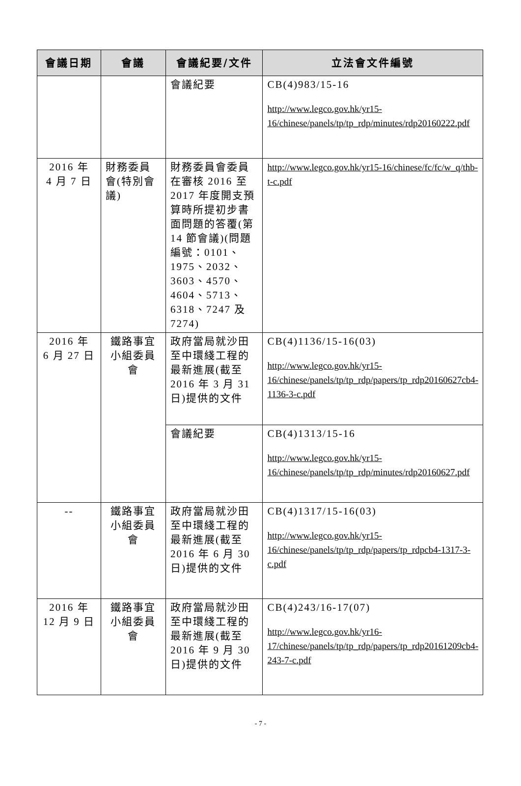| 會議日期 | 會議 | 會議紀要/文件 | 立法會文件編號 |
| --- | --- | --- | --- |
| | | 會議紀要 | CB(4)983/15-16 http://www.legco.gov.hk/yr15-16/chinese/panels/tp/tp_rdp/minutes/rdp20160222.pdf |
| 2016 年 4 月 7 日 | 財務委員會(特別會議) | 財務委員會委員在審核 2016 至 2017 年度開支預算時所提初步書面問題的答覆(第 14 節會議)(問題編號：0101、1975、2032、3603、4570、4604、5713、6318、7247 及 7274) | http://www.legco.gov.hk/yr15-16/chinese/fc/fc/w_q/thb-t-c.pdf |
| 2016 年 6 月 27 日 | 鐵路事宜 小組委員會 | 政府當局就沙田至中環綫工程的最新進展(截至 2016 年 3 月 31 日)提供的文件 | CB(4)1136/15-16(03) http://www.legco.gov.hk/yr15-16/chinese/panels/tp/tp_rdp/papers/tp_rdp20160627cb4-1136-3-c.pdf |
| | | 會議紀要 | CB(4)1313/15-16 http://www.legco.gov.hk/yr15-16/chinese/panels/tp/tp_rdp/minutes/rdp20160627.pdf |
| -- | 鐵路事宜 小組委員會 | 政府當局就沙田至中環綫工程的最新進展(截至 2016 年 6 月 30 日)提供的文件 | CB(4)1317/15-16(03) http://www.legco.gov.hk/yr15-16/chinese/panels/tp/tp_rdp/papers/tp_rdpcb4-1317-3-c.pdf |
| 2016 年 12 月 9 日 | 鐵路事宜 小組委員會 | 政府當局就沙田至中環綫工程的最新進展(截至 2016 年 9 月 30 日)提供的文件 | CB(4)243/16-17(07) http://www.legco.gov.hk/yr16-17/chinese/panels/tp/tp_rdp/papers/tp_rdp20161209cb4-243-7-c.pdf |
- 7 -